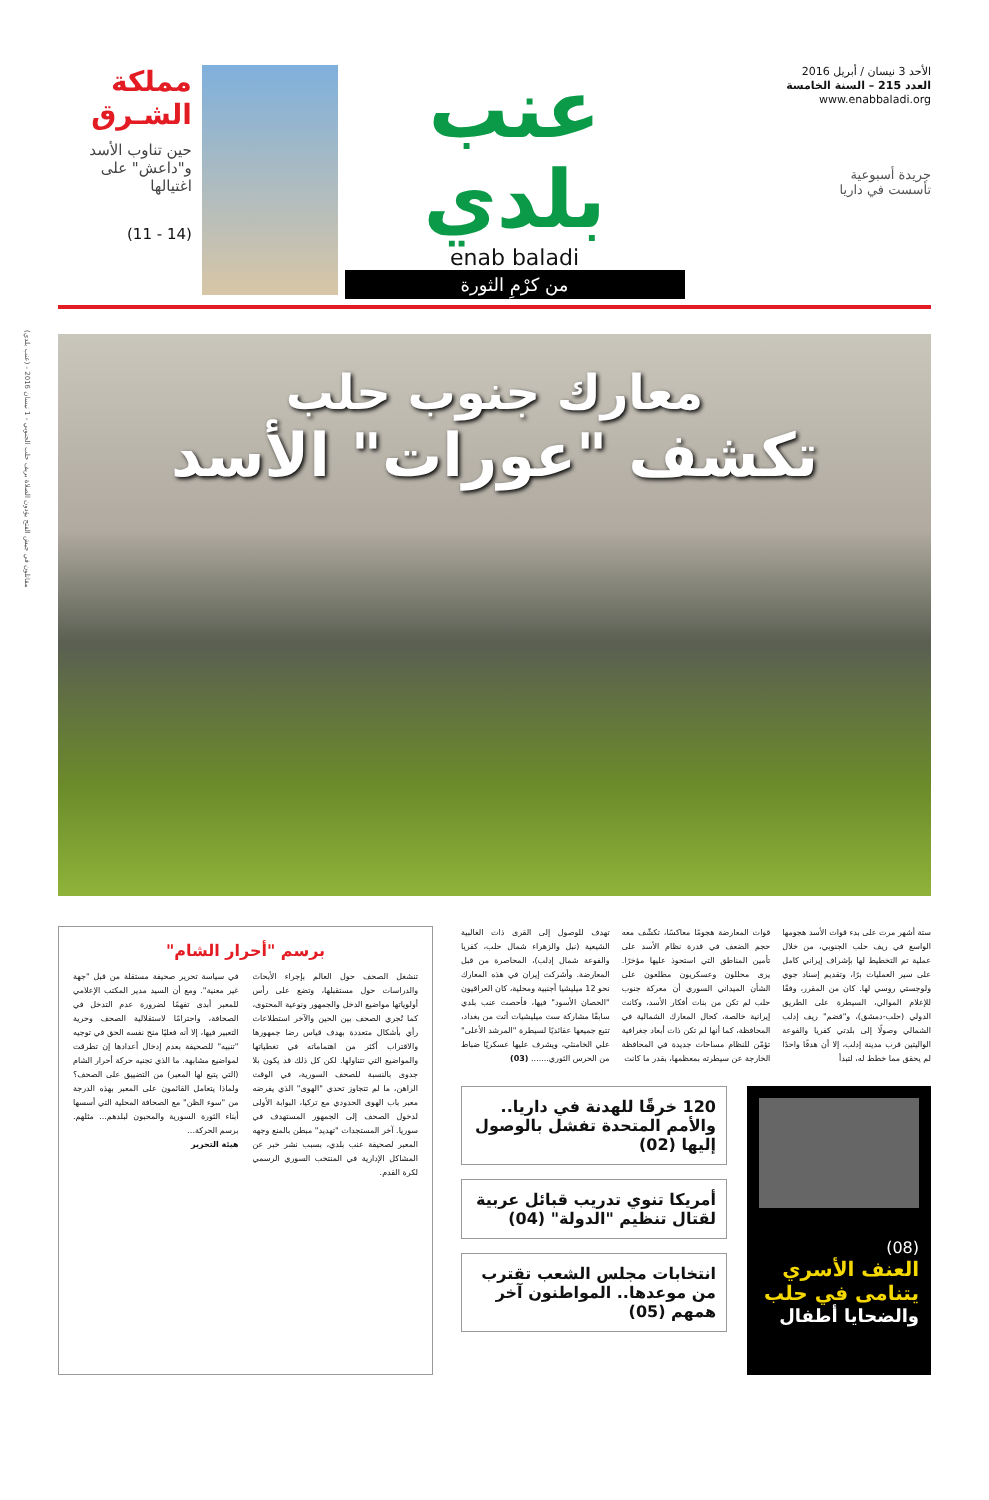الأحد 3 نيسان / أبريل 2016
العدد 215 – السنة الخامسة
www.enabbaladi.org
جريدة أسبوعية
تأسست في داريا
عنب بلدي
enab baladi
من كرْمِ الثورة
مملكة
الشـرق
حين تناوب الأسد
و"داعش" على اغتيالها
(14 - 11)
معارك جنوب حلب
تكشف "عورات" الأسد
مقاتلون في جيش الفتح يؤدون الصلاة بريف حلب الجنوبي - 1 نيسان 2016 - (عنب بلدي)
ستة أشهر مرت على بدء قوات الأسد هجومها الواسع في ريف حلب الجنوبي، من خلال عملية تم التخطيط لها بإشراف إيراني كامل على سير العمليات برًا، وتقديم إسناد جوي ولوجستي روسي لها. كان من المقرر، وفقًا للإعلام الموالي، السيطرة على الطريق الدولي (حلب-دمشق)، و"قضم" ريف إدلب الشمالي وصولًا إلى بلدتي كفريا والفوعة الواليتين قرب مدينة إدلب، إلا أن هدفًا واحدًا لم يحقق مما خطط له، لتبدأ
قوات المعارضة هجومًا معاكسًا، تكشّف معه حجم الضعف في قدرة نظام الأسد على تأمين المناطق التي استحوذ عليها مؤخرًا. يرى محللون وعسكريون مطلعون على الشأن الميداني السوري أن معركة جنوب حلب لم تكن من بنات أفكار الأسد، وكانت إيرانية خالصة، كحال المعارك الشمالية في المحافظة، كما أنها لم تكن ذات أبعاد جغرافية تؤمّن للنظام مساحات جديدة في المحافظة الخارجة عن سيطرته بمعظمها، بقدر ما كانت
تهدف للوصول إلى القرى ذات الغالبية الشيعية (نبل والزهراء شمال حلب، كفريا والفوعة شمال إدلب)، المحاصرة من قبل المعارضة. وأشركت إيران في هذه المعارك نحو 12 ميليشيا أجنبية ومحلية، كان العراقيون "الحصان الأسود" فيها، فأحصت عنب بلدي سابقًا مشاركة ست ميليشيات أتت من بغداد، تتبع جميعها عقائديًا لسيطرة "المرشد الأعلى" علي الخامنئي، ويشرف عليها عسكريًا ضباط من الحرس الثوري....... (03)
(08)
العنف الأسري يتنامى في حلب
والضحايا أطفال
120 خرقًا للهدنة في داريا.. والأمم المتحدة تفشل بالوصول إليها (02)
أمريكا تنوي تدريب قبائل عربية لقتال تنظيم "الدولة" (04)
انتخابات مجلس الشعب تقترب من موعدها.. المواطنون آخر همهم (05)
برسم "أحرار الشام"
تنشغل الصحف حول العالم بإجراء الأبحاث والدراسات حول مستقبلها، وتضع على رأس أولوياتها مواضيع الدخل والجمهور ونوعية المحتوى، كما تُجري الصحف بين الحين والآخر استطلاعات رأي بأشكال متعددة بهدف قياس رضا جمهورها والاقتراب أكثر من اهتماماته في تغطياتها والمواضيع التي تتناولها. لكن كل ذلك قد يكون بلا جدوى بالنسبة للصحف السورية، في الوقت الراهن، ما لم تتجاوز تحدي "الهوى" الذي يفرضه معبر باب الهوى الحدودي مع تركيا، البوابة الأولى لدخول الصحف إلى الجمهور المستهدف في سوريا. آخر المستجدات "تهديد" مبطن بالمنع وجهه المعبر لصحيفة عنب بلدي، بسبب نشر خبر عن المشاكل الإدارية في المنتخب السوري الرسمي لكرة القدم.
في سياسة تحرير صحيفة مستقلة من قبل "جهة غير معنية". ومع أن السيد مدير المكتب الإعلامي للمعبر أبدى تفهمًا لضرورة عدم التدخل في الصحافة، واحترامًا لاستقلالية الصحف وحرية التعبير فيها، إلا أنه فعليًا منح نفسه الحق في توجيه "تنبيه" للصحيفة بعدم إدخال أعدادها إن تطرقت لمواضيع مشابهة. ما الذي تجنيه حركة أحرار الشام (التي يتبع لها المعبر) من التضييق على الصحف؟ ولماذا يتعامل القائمون على المعبر بهذه الدرجة من "سوء الظن" مع الصحافة المحلية التي أسسها أبناء الثورة السورية والمحبون لبلدهم... مثلهم. برسم الحركة...
هيئة التحرير